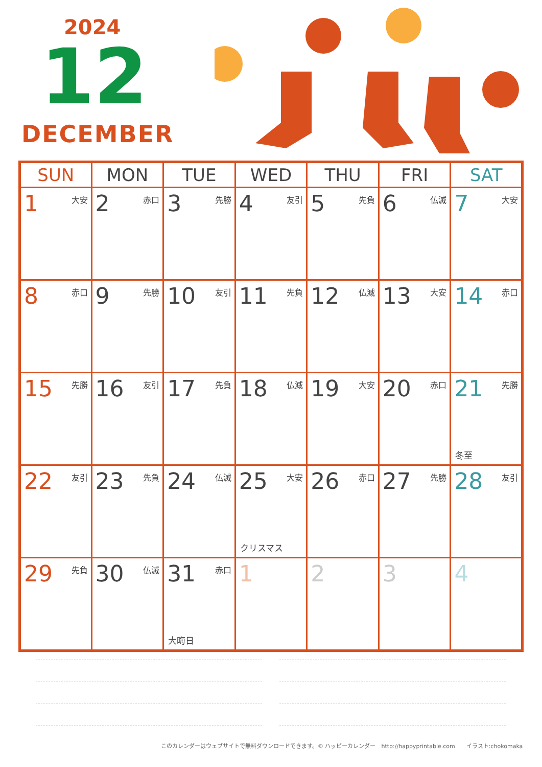2024
12
DECEMBER
| SUN | MON | TUE | WED | THU | FRI | SAT |
| --- | --- | --- | --- | --- | --- | --- |
| 1 大安 | 2 赤口 | 3 先勝 | 4 友引 | 5 先負 | 6 仏滅 | 7 大安 |
| 8 赤口 | 9 先勝 | 10 友引 | 11 先負 | 12 仏滅 | 13 大安 | 14 赤口 |
| 15 先勝 | 16 友引 | 17 先負 | 18 仏滅 | 19 大安 | 20 赤口 | 21 先勝 冬至 |
| 22 友引 | 23 先負 | 24 仏滅 | 25 大安 クリスマス | 26 赤口 | 27 先勝 | 28 友引 |
| 29 先負 | 30 仏滅 | 31 赤口 大晦日 | 1 | 2 | 3 | 4 |
このカレンダーはウェブサイトで無料ダウンロードできます。© ハッピーカレンダー　http://happyprintable.com　　イラスト:chokomaka